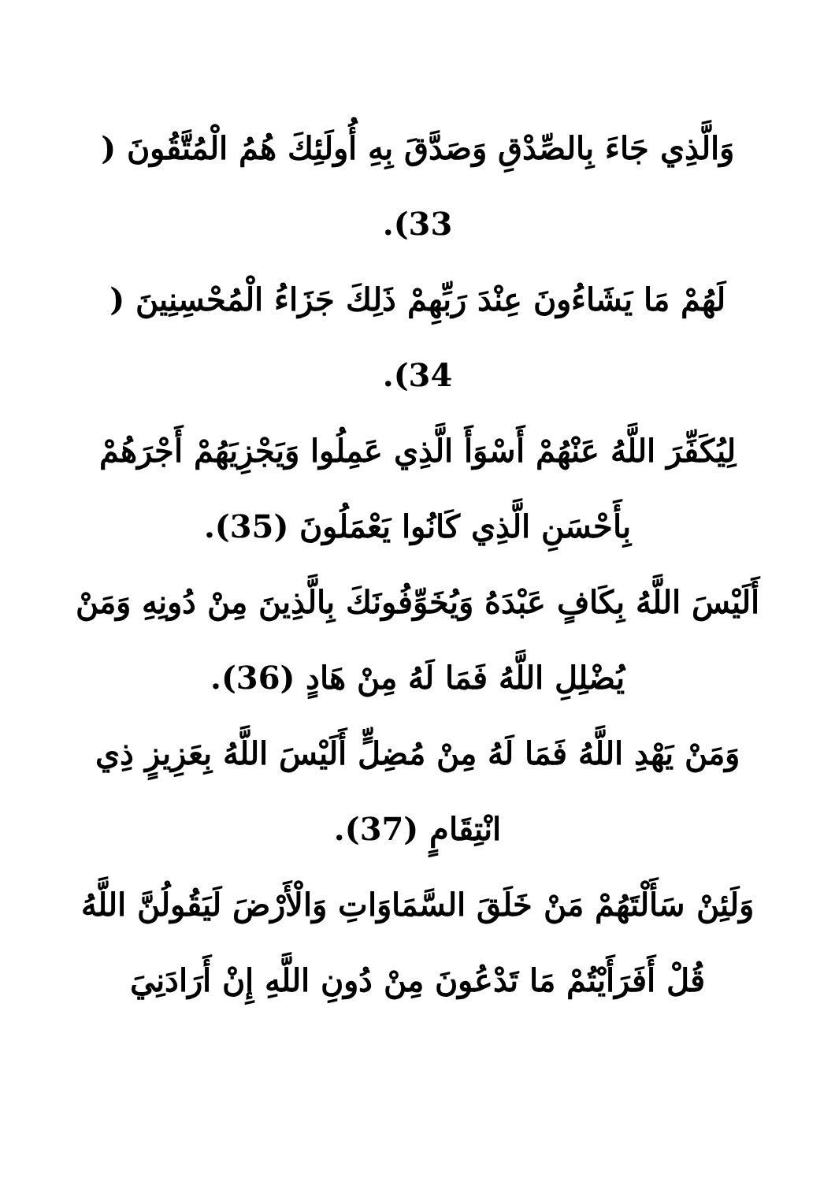وَالَّذِي جَاءَ بِالصِّدْقِ وَصَدَّقَ بِهِ أُولَئِكَ هُمُ الْمُتَّقُونَ ( 33).
لَهُمْ مَا يَشَاءُونَ عِنْدَ رَبِّهِمْ ذَلِكَ جَزَاءُ الْمُحْسِنِينَ ( 34).
لِيُكَفِّرَ اللَّهُ عَنْهُمْ أَسْوَأَ الَّذِي عَمِلُوا وَيَجْزِيَهُمْ أَجْرَهُمْ بِأَحْسَنِ الَّذِي كَانُوا يَعْمَلُونَ (35).
أَلَيْسَ اللَّهُ بِكَافٍ عَبْدَهُ وَيُخَوِّفُونَكَ بِالَّذِينَ مِنْ دُونِهِ وَمَنْ يُضْلِلِ اللَّهُ فَمَا لَهُ مِنْ هَادٍ (36).
وَمَنْ يَهْدِ اللَّهُ فَمَا لَهُ مِنْ مُضِلٍّ أَلَيْسَ اللَّهُ بِعَزِيزٍ ذِي انْتِقَامٍ (37).
وَلَئِنْ سَأَلْتَهُمْ مَنْ خَلَقَ السَّمَاوَاتِ وَالْأَرْضَ لَيَقُولُنَّ اللَّهُ قُلْ أَفَرَأَيْتُمْ مَا تَدْعُونَ مِنْ دُونِ اللَّهِ إِنْ أَرَادَنِيَ